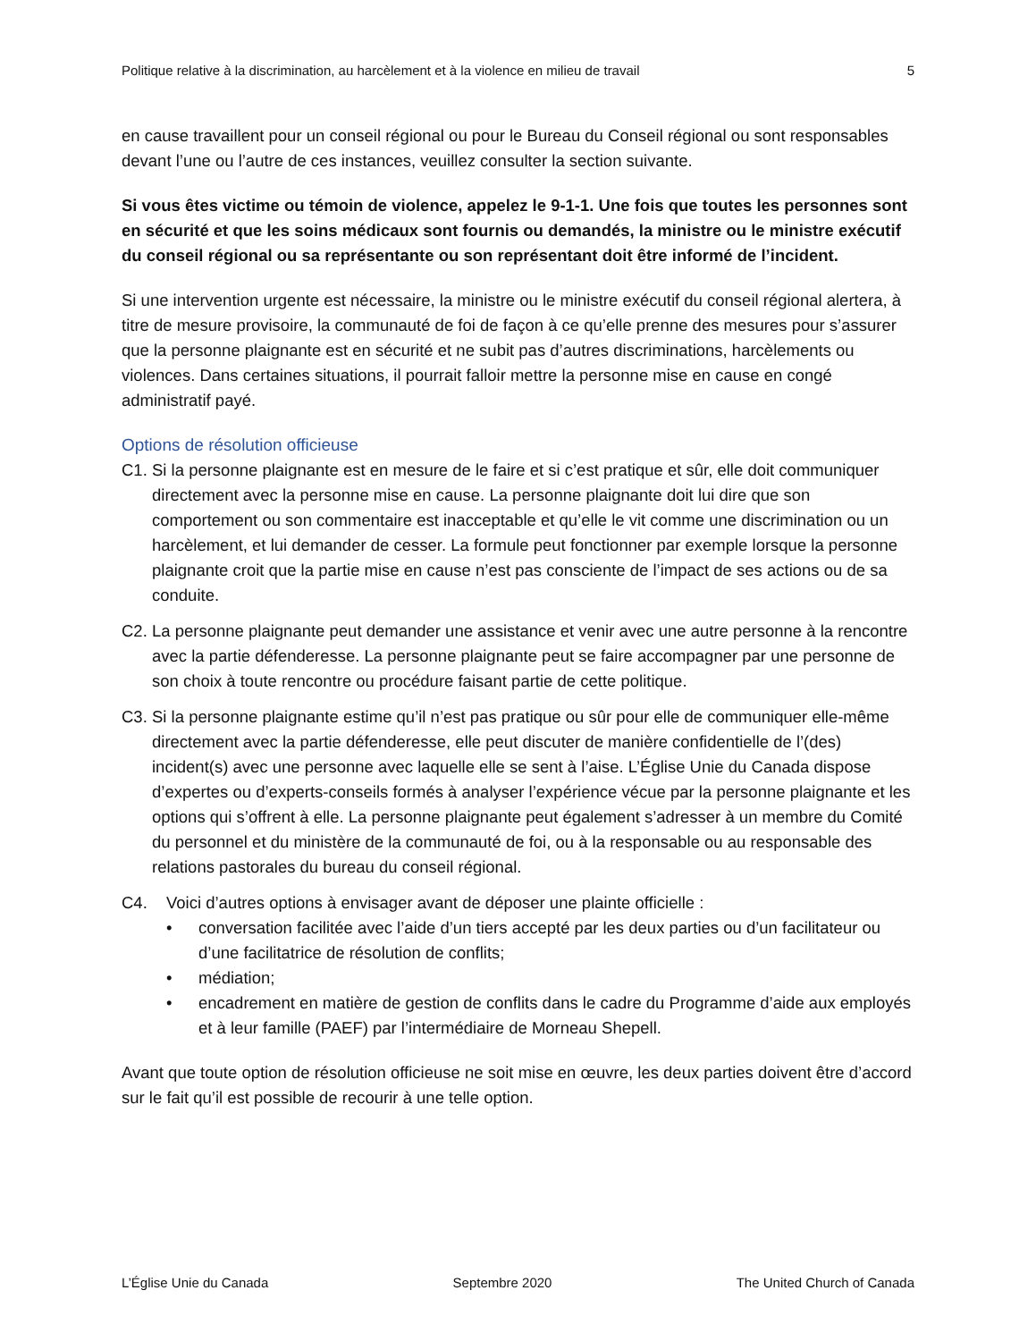Politique relative à la discrimination, au harcèlement et à la violence en milieu de travail 5
en cause travaillent pour un conseil régional ou pour le Bureau du Conseil régional ou sont responsables devant l’une ou l’autre de ces instances, veuillez consulter la section suivante.
Si vous êtes victime ou témoin de violence, appelez le 9-1-1. Une fois que toutes les personnes sont en sécurité et que les soins médicaux sont fournis ou demandés, la ministre ou le ministre exécutif du conseil régional ou sa représentante ou son représentant doit être informé de l’incident.
Si une intervention urgente est nécessaire, la ministre ou le ministre exécutif du conseil régional alertera, à titre de mesure provisoire, la communauté de foi de façon à ce qu’elle prenne des mesures pour s’assurer que la personne plaignante est en sécurité et ne subit pas d’autres discriminations, harcèlements ou violences. Dans certaines situations, il pourrait falloir mettre la personne mise en cause en congé administratif payé.
Options de résolution officieuse
C1. Si la personne plaignante est en mesure de le faire et si c’est pratique et sûr, elle doit communiquer directement avec la personne mise en cause. La personne plaignante doit lui dire que son comportement ou son commentaire est inacceptable et qu’elle le vit comme une discrimination ou un harcèlement, et lui demander de cesser. La formule peut fonctionner par exemple lorsque la personne plaignante croit que la partie mise en cause n’est pas consciente de l’impact de ses actions ou de sa conduite.
C2. La personne plaignante peut demander une assistance et venir avec une autre personne à la rencontre avec la partie défenderesse. La personne plaignante peut se faire accompagner par une personne de son choix à toute rencontre ou procédure faisant partie de cette politique.
C3. Si la personne plaignante estime qu’il n’est pas pratique ou sûr pour elle de communiquer elle-même directement avec la partie défenderesse, elle peut discuter de manière confidentielle de l’(des) incident(s) avec une personne avec laquelle elle se sent à l’aise. L’Église Unie du Canada dispose d’expertes ou d’experts-conseils formés à analyser l’expérience vécue par la personne plaignante et les options qui s’offrent à elle. La personne plaignante peut également s’adresser à un membre du Comité du personnel et du ministère de la communauté de foi, ou à la responsable ou au responsable des relations pastorales du bureau du conseil régional.
C4. Voici d’autres options à envisager avant de déposer une plainte officielle :
• conversation facilitée avec l’aide d’un tiers accepté par les deux parties ou d’un facilitateur ou d’une facilitatrice de résolution de conflits;
• médiation;
• encadrement en matière de gestion de conflits dans le cadre du Programme d’aide aux employés et à leur famille (PAEF) par l’intermédiaire de Morneau Shepell.
Avant que toute option de résolution officieuse ne soit mise en œuvre, les deux parties doivent être d’accord sur le fait qu’il est possible de recourir à une telle option.
L’Église Unie du Canada Septembre 2020 The United Church of Canada